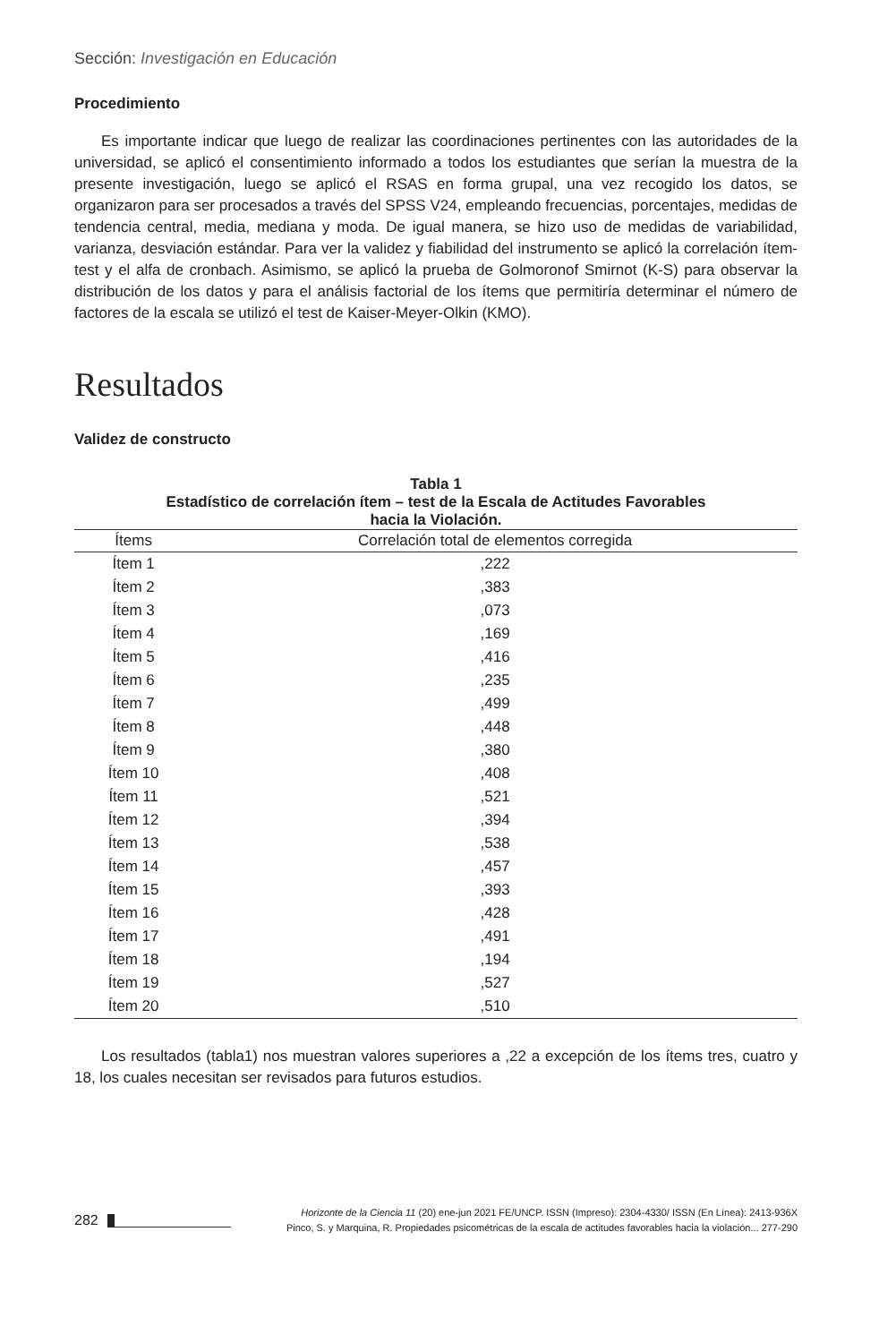Sección: Investigación en Educación
Procedimiento
Es importante indicar que luego de realizar las coordinaciones pertinentes con las autoridades de la universidad, se aplicó el consentimiento informado a todos los estudiantes que serían la muestra de la presente investigación, luego se aplicó el RSAS en forma grupal, una vez recogido los datos, se organizaron para ser procesados a través del SPSS V24, empleando frecuencias, porcentajes, medidas de tendencia central, media, mediana y moda. De igual manera, se hizo uso de medidas de variabilidad, varianza, desviación estándar. Para ver la validez y fiabilidad del instrumento se aplicó la correlación ítem-test y el alfa de cronbach. Asimismo, se aplicó la prueba de Golmoronof Smirnot (K-S) para observar la distribución de los datos y para el análisis factorial de los ítems que permitiría determinar el número de factores de la escala se utilizó el test de Kaiser-Meyer-Olkin (KMO).
Resultados
Validez de constructo
Tabla 1
Estadístico de correlación ítem – test de la Escala de Actitudes Favorables
hacia la Violación.
| Ítems | Correlación total de elementos corregida |
| --- | --- |
| Ítem 1 | ,222 |
| Ítem 2 | ,383 |
| Ítem 3 | ,073 |
| Ítem 4 | ,169 |
| Ítem 5 | ,416 |
| Ítem 6 | ,235 |
| Ítem 7 | ,499 |
| Ítem 8 | ,448 |
| Ítem 9 | ,380 |
| Ítem 10 | ,408 |
| Ítem 11 | ,521 |
| Ítem 12 | ,394 |
| Ítem 13 | ,538 |
| Ítem 14 | ,457 |
| Ítem 15 | ,393 |
| Ítem 16 | ,428 |
| Ítem 17 | ,491 |
| Ítem 18 | ,194 |
| Ítem 19 | ,527 |
| Ítem 20 | ,510 |
Los resultados (tabla1) nos muestran valores superiores a ,22 a excepción de los ítems tres, cuatro y 18, los cuales necesitan ser revisados para futuros estudios.
282
Horizonte de la Ciencia 11 (20) ene-jun 2021 FE/UNCP. ISSN (Impreso): 2304-4330/ ISSN (En Línea): 2413-936X
Pinco, S. y Marquina, R. Propiedades psicométricas de la escala de actitudes favorables hacia la violación... 277-290